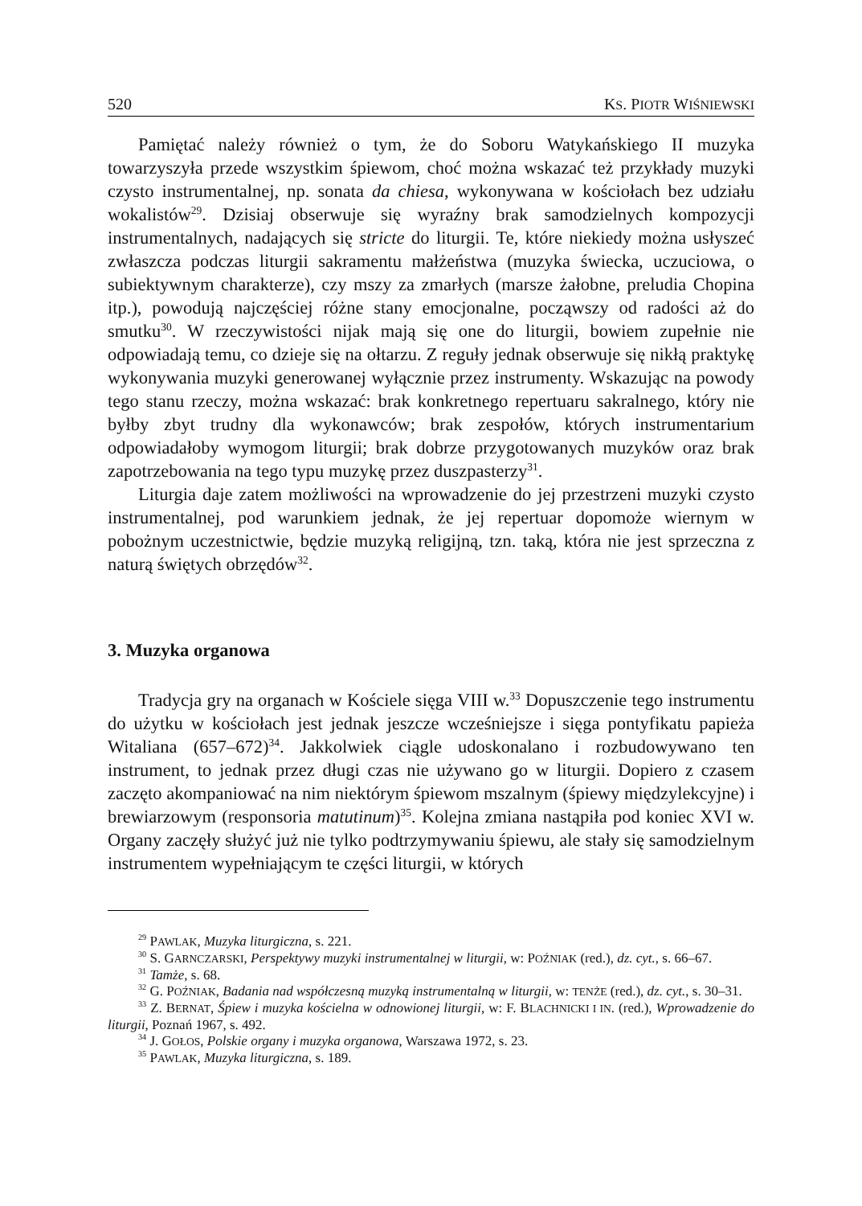520 KS. PIOTR WIŚNIEWSKI
Pamiętać należy również o tym, że do Soboru Watykańskiego II muzyka towarzyszyła przede wszystkim śpiewom, choć można wskazać też przykłady muzyki czysto instrumentalnej, np. sonata da chiesa, wykonywana w kościołach bez udziału wokalistów<sup>29</sup>. Dzisiaj obserwuje się wyraźny brak samodzielnych kompozycji instrumentalnych, nadających się stricte do liturgii. Te, które niekiedy można usłyszeć zwłaszcza podczas liturgii sakramentu małżeństwa (muzyka świecka, uczuciowa, o subiektywnym charakterze), czy mszy za zmarłych (marsze żałobne, preludia Chopina itp.), powodują najczęściej różne stany emocjonalne, począwszy od radości aż do smutku<sup>30</sup>. W rzeczywistości nijak mają się one do liturgii, bowiem zupełnie nie odpowiadają temu, co dzieje się na ołtarzu. Z reguły jednak obserwuje się nikłą praktykę wykonywania muzyki generowanej wyłącznie przez instrumenty. Wskazując na powody tego stanu rzeczy, można wskazać: brak konkretnego repertuaru sakralnego, który nie byłby zbyt trudny dla wykonawców; brak zespołów, których instrumentarium odpowiadałoby wymogom liturgii; brak dobrze przygotowanych muzyków oraz brak zapotrzebowania na tego typu muzykę przez duszpasterzy<sup>31</sup>.
Liturgia daje zatem możliwości na wprowadzenie do jej przestrzeni muzyki czysto instrumentalnej, pod warunkiem jednak, że jej repertuar dopomoże wiernym w pobożnym uczestnictwie, będzie muzyką religijną, tzn. taką, która nie jest sprzeczna z naturą świętych obrzędów<sup>32</sup>.
3. Muzyka organowa
Tradycja gry na organach w Kościele sięga VIII w.<sup>33</sup> Dopuszczenie tego instrumentu do użytku w kościołach jest jednak jeszcze wcześniejsze i sięga pontyfikatu papieża Witaliana (657–672)<sup>34</sup>. Jakkolwiek ciągle udoskonalano i rozbudowywano ten instrument, to jednak przez długi czas nie używano go w liturgii. Dopiero z czasem zaczęto akompaniować na nim niektórym śpiewom mszalnym (śpiewy międzylekcyjne) i brewiarzowym (responsoria matutinum)<sup>35</sup>. Kolejna zmiana nastąpiła pod koniec XVI w. Organy zaczęły służyć już nie tylko podtrzymywaniu śpiewu, ale stały się samodzielnym instrumentem wypełniającym te części liturgii, w których
<sup>29</sup> PAWLAK, Muzyka liturgiczna, s. 221.
<sup>30</sup> S. GARNCZARSKI, Perspektywy muzyki instrumentalnej w liturgii, w: POŹNIAK (red.), dz. cyt., s. 66–67.
<sup>31</sup> Tamże, s. 68.
<sup>32</sup> G. POŹNIAK, Badania nad współczesną muzyką instrumentalną w liturgii, w: TENŻE (red.), dz. cyt., s. 30–31.
<sup>33</sup> Z. BERNAT, Śpiew i muzyka kościelna w odnowionej liturgii, w: F. BLACHNICKI I IN. (red.), Wprowadzenie do liturgii, Poznań 1967, s. 492.
<sup>34</sup> J. GOŁOS, Polskie organy i muzyka organowa, Warszawa 1972, s. 23.
<sup>35</sup> PAWLAK, Muzyka liturgiczna, s. 189.